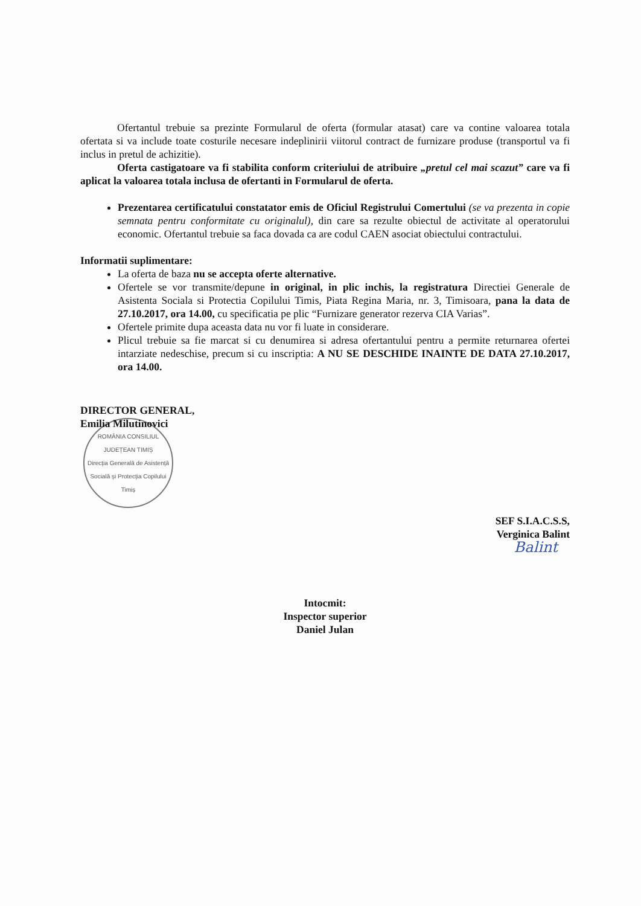Ofertantul trebuie sa prezinte Formularul de oferta (formular atasat) care va contine valoarea totala ofertata si va include toate costurile necesare indeplinirii viitorul contract de furnizare produse (transportul va fi inclus in pretul de achizitie).
Oferta castigatoare va fi stabilita conform criteriului de atribuire „pretul cel mai scazut” care va fi aplicat la valoarea totala inclusa de ofertanti in Formularul de oferta.
Prezentarea certificatului constatator emis de Oficiul Registrului Comertului (se va prezenta in copie semnata pentru conformitate cu originalul), din care sa rezulte obiectul de activitate al operatorului economic. Ofertantul trebuie sa faca dovada ca are codul CAEN asociat obiectului contractului.
Informatii suplimentare:
La oferta de baza nu se accepta oferte alternative.
Ofertele se vor transmite/depune in original, in plic inchis, la registratura Directiei Generale de Asistenta Sociala si Protectia Copilului Timis, Piata Regina Maria, nr. 3, Timisoara, pana la data de 27.10.2017, ora 14.00, cu specificatia pe plic “Furnizare generator rezerva CIA Varias”.
Ofertele primite dupa aceasta data nu vor fi luate in considerare.
Plicul trebuie sa fie marcat si cu denumirea si adresa ofertantului pentru a permite returnarea ofertei intarziate nedeschise, precum si cu inscriptia: A NU SE DESCHIDE INAINTE DE DATA 27.10.2017, ora 14.00.
DIRECTOR GENERAL,
Emilia Milutinovici
ROMÂNIA CONSILIUL JUDEȚEAN TIMIȘ
Direcția Generală de Asistență Socială și Protecția Copilului Timiș
SEF S.I.A.C.S.S,
Verginica Balint
Balint
Intocmit:
Inspector superior
Daniel Julan